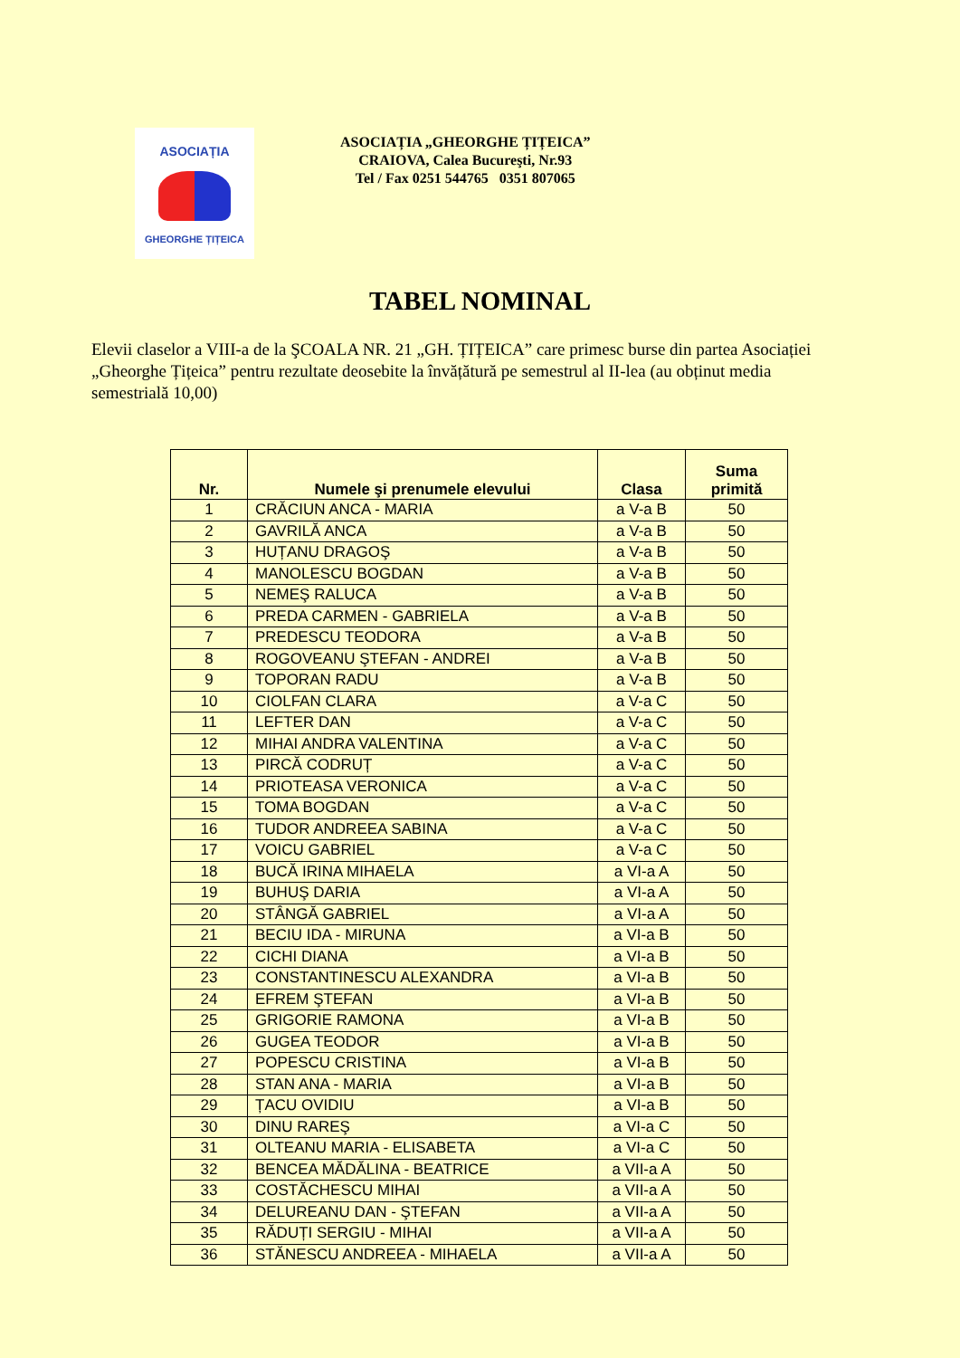ASOCIAȚIA
GHEORGHE ȚIȚEICA
ASOCIAȚIA „GHEORGHE ȚIȚEICA”
CRAIOVA, Calea Bucureşti, Nr.93
Tel / Fax 0251 544765 0351 807065
TABEL NOMINAL
Elevii claselor a VIII-a de la ŞCOALA NR. 21 „GH. ȚIȚEICA” care primesc burse din partea Asociației „Gheorghe Țițeica” pentru rezultate deosebite la învățătură pe semestrul al II-lea (au obținut media semestrială 10,00)
| Nr. | Numele şi prenumele elevului | Clasa | Suma primită |
| --- | --- | --- | --- |
| 1 | CRĂCIUN ANCA - MARIA | a V-a B | 50 |
| 2 | GAVRILĂ ANCA | a V-a B | 50 |
| 3 | HUȚANU DRAGOŞ | a V-a B | 50 |
| 4 | MANOLESCU BOGDAN | a V-a B | 50 |
| 5 | NEMEŞ RALUCA | a V-a B | 50 |
| 6 | PREDA CARMEN - GABRIELA | a V-a B | 50 |
| 7 | PREDESCU TEODORA | a V-a B | 50 |
| 8 | ROGOVEANU ŞTEFAN - ANDREI | a V-a B | 50 |
| 9 | TOPORAN RADU | a V-a B | 50 |
| 10 | CIOLFAN CLARA | a V-a C | 50 |
| 11 | LEFTER DAN | a V-a C | 50 |
| 12 | MIHAI ANDRA VALENTINA | a V-a C | 50 |
| 13 | PIRCĂ CODRUȚ | a V-a C | 50 |
| 14 | PRIOTEASA VERONICA | a V-a C | 50 |
| 15 | TOMA BOGDAN | a V-a C | 50 |
| 16 | TUDOR ANDREEA SABINA | a V-a C | 50 |
| 17 | VOICU GABRIEL | a V-a C | 50 |
| 18 | BUCĂ IRINA MIHAELA | a VI-a A | 50 |
| 19 | BUHUŞ DARIA | a VI-a A | 50 |
| 20 | STÂNGĂ GABRIEL | a VI-a A | 50 |
| 21 | BECIU IDA - MIRUNA | a VI-a B | 50 |
| 22 | CICHI DIANA | a VI-a B | 50 |
| 23 | CONSTANTINESCU ALEXANDRA | a VI-a B | 50 |
| 24 | EFREM ŞTEFAN | a VI-a B | 50 |
| 25 | GRIGORIE RAMONA | a VI-a B | 50 |
| 26 | GUGEA TEODOR | a VI-a B | 50 |
| 27 | POPESCU CRISTINA | a VI-a B | 50 |
| 28 | STAN ANA - MARIA | a VI-a B | 50 |
| 29 | ȚACU OVIDIU | a VI-a B | 50 |
| 30 | DINU RAREŞ | a VI-a C | 50 |
| 31 | OLTEANU MARIA - ELISABETA | a VI-a C | 50 |
| 32 | BENCEA MĂDĂLINA - BEATRICE | a VII-a A | 50 |
| 33 | COSTĂCHESCU MIHAI | a VII-a A | 50 |
| 34 | DELUREANU DAN - ŞTEFAN | a VII-a A | 50 |
| 35 | RĂDUȚI SERGIU - MIHAI | a VII-a A | 50 |
| 36 | STĂNESCU ANDREEA - MIHAELA | a VII-a A | 50 |